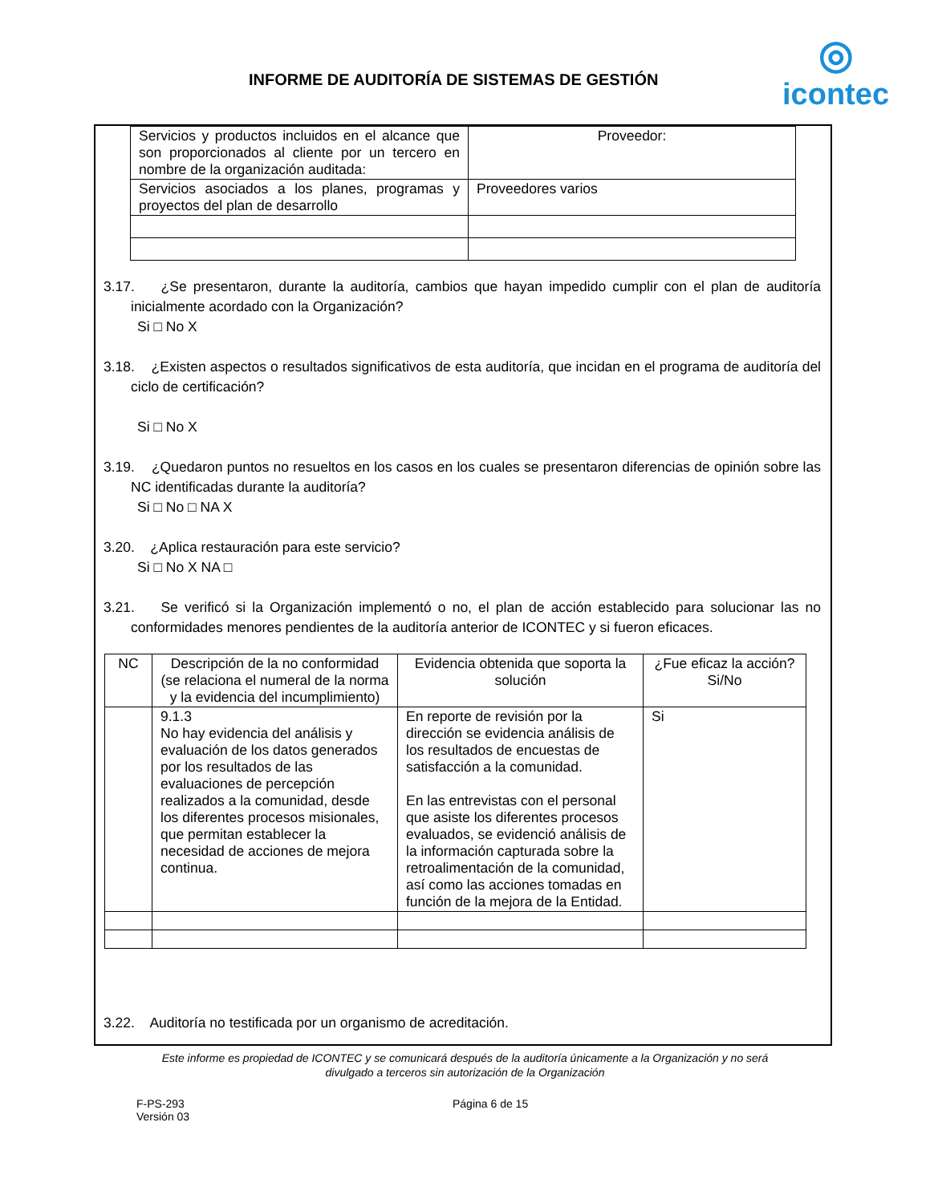INFORME DE AUDITORÍA DE SISTEMAS DE GESTIÓN
◎
icontec
| Servicios y productos incluidos en el alcance que son proporcionados al cliente por un tercero en nombre de la organización auditada: | Proveedor: |
| Servicios asociados a los planes, programas y proyectos del plan de desarrollo | Proveedores varios |
3.17. ¿Se presentaron, durante la auditoría, cambios que hayan impedido cumplir con el plan de auditoría inicialmente acordado con la Organización?
Si □ No X
3.18. ¿Existen aspectos o resultados significativos de esta auditoría, que incidan en el programa de auditoría del ciclo de certificación?
Si □ No X
3.19. ¿Quedaron puntos no resueltos en los casos en los cuales se presentaron diferencias de opinión sobre las NC identificadas durante la auditoría?
Si □ No □ NA X
3.20. ¿Aplica restauración para este servicio?
Si □ No X NA □
3.21. Se verificó si la Organización implementó o no, el plan de acción establecido para solucionar las no conformidades menores pendientes de la auditoría anterior de ICONTEC y si fueron eficaces.
| NC | Descripción de la no conformidad (se relaciona el numeral de la norma y la evidencia del incumplimiento) | Evidencia obtenida que soporta la solución | ¿Fue eficaz la acción? Si/No |
| --- | --- | --- | --- |
| | 9.1.3 No hay evidencia del análisis y evaluación de los datos generados por los resultados de las evaluaciones de percepción realizados a la comunidad, desde los diferentes procesos misionales, que permitan establecer la necesidad de acciones de mejora continua. | En reporte de revisión por la dirección se evidencia análisis de los resultados de encuestas de satisfacción a la comunidad. En las entrevistas con el personal que asiste los diferentes procesos evaluados, se evidenció análisis de la información capturada sobre la retroalimentación de la comunidad, así como las acciones tomadas en función de la mejora de la Entidad. | Si |
3.22. Auditoría no testificada por un organismo de acreditación.
Este informe es propiedad de ICONTEC y se comunicará después de la auditoría únicamente a la Organización y no será
divulgado a terceros sin autorización de la Organización
F-PS-293
Versión 03
Página 6 de 15